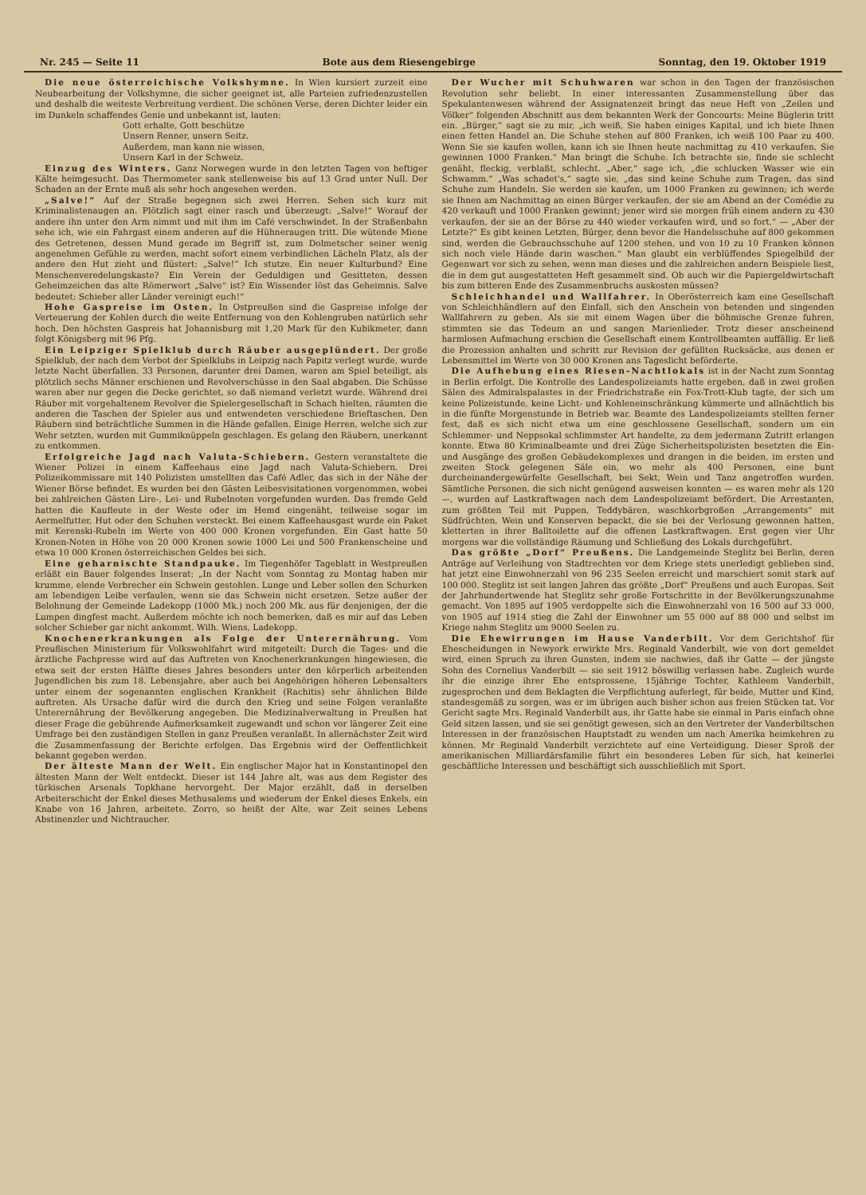Nr. 245 — Seite 11 Bote aus dem Riesengebirge Sonntag, den 19. Oktober 1919
Die neue österreichische Volkshymne. In Wien kursiert zurzeit eine Neubearbeitung der Volkshymne, die sicher geeignet ist, alle Parteien zufriedenzustellen und deshalb die weiteste Verbreitung verdient. Die schönen Verse, deren Dichter leider ein im Dunkeln schaffendes Genie und unbekannt ist, lauten:
Gott erhalte, Gott beschütze
Unsern Renner, unsern Seitz.
Außerdem, man kann nie wissen,
Unsern Karl in der Schweiz.
Einzug des Winters. Ganz Norwegen wurde in den letzten Tagen von heftiger Kälte heimgesucht. Das Thermometer sank stellenweise bis auf 13 Grad unter Null. Der Schaden an der Ernte muß als sehr hoch angesehen werden.
„Salve!“ Auf der Straße begegnen sich zwei Herren. Sehen sich kurz mit Kriminalistenaugen an. Plötzlich sagt einer rasch und überzeugt: „Salve!“ Worauf der andere ihn unter den Arm nimmt und mit ihm im Café verschwindet. In der Straßenbahn sehe ich, wie ein Fahrgast einem anderen auf die Hühneraugen tritt. Die wütende Miene des Getretenen, dessen Mund gerade im Begriff ist, zum Dolmetscher seiner wenig angenehmen Gefühle zu werden, macht sofort einem verbindlichen Lächeln Platz, als der andere den Hut zieht und flüstert: „Salve!“ Ich stutze. Ein neuer Kulturbund? Eine Menschenveredelungskaste? Ein Verein der Geduldigen und Gesitteten, dessen Geheimzeichen das alte Römerwort „Salve“ ist? Ein Wissender löst das Geheimnis. Salve bedeutet: Schieber aller Länder vereinigt euch!“
Hohe Gaspreise im Osten. In Ostpreußen sind die Gaspreise infolge der Verteuerung der Kohlen durch die weite Entfernung von den Kohlengruben natürlich sehr hoch. Den höchsten Gaspreis hat Johannisburg mit 1,20 Mark für den Kubikmeter, dann folgt Königsberg mit 96 Pfg.
Ein Leipziger Spielklub durch Räuber ausgeplündert. Der große Spielklub, der nach dem Verbot der Spielklubs in Leipzig nach Papitz verlegt wurde, wurde letzte Nacht überfallen. 33 Personen, darunter drei Damen, waren am Spiel beteiligt, als plötzlich sechs Männer erschienen und Revolverschüsse in den Saal abgaben. Die Schüsse waren aber nur gegen die Decke gerichtet, so daß niemand verletzt wurde. Während drei Räuber mit vorgehaltenem Revolver die Spielergesellschaft in Schach hielten, räumten die anderen die Taschen der Spieler aus und entwendeten verschiedene Brieftaschen. Den Räubern sind beträchtliche Summen in die Hände gefallen. Einige Herren, welche sich zur Wehr setzten, wurden mit Gummiknüppeln geschlagen. Es gelang den Räubern, unerkannt zu entkommen.
Erfolgreiche Jagd nach Valuta-Schiebern. Gestern veranstaltete die Wiener Polizei in einem Kaffeehaus eine Jagd nach Valuta-Schiebern. Drei Polizeikommissare mit 140 Polizisten umstellten das Café Adler, das sich in der Nähe der Wiener Börse befindet. Es wurden bei den Gästen Leibesvisitationen vorgenommen, wobei bei zahlreichen Gästen Lire-, Lei- und Rubelnoten vorgefunden wurden. Das fremde Geld hatten die Kaufleute in der Weste oder im Hemd eingenäht, teilweise sogar im Aermelfutter, Hut oder den Schuhen versteckt. Bei einem Kaffeehausgast wurde ein Paket mit Kerenski-Rubeln im Werte von 400 000 Kronen vorgefunden. Ein Gast hatte 50 Kronen-Noten in Höhe von 20 000 Kronen sowie 1000 Lei und 500 Frankenscheine und etwa 10 000 Kronen österreichischen Geldes bei sich.
Eine geharnischte Standpauke. Im Tiegenhöfer Tageblatt in Westpreußen erläßt ein Bauer folgendes Inserat: „In der Nacht vom Sonntag zu Montag haben mir krumme, elende Verbrecher ein Schwein gestohlen. Lunge und Leber sollen den Schurken am lebendigen Leibe verfaulen, wenn sie das Schwein nicht ersetzen. Setze außer der Belohnung der Gemeinde Ladekopp (1000 Mk.) noch 200 Mk. aus für denjenigen, der die Lumpen dingfest macht. Außerdem möchte ich noch bemerken, daß es mir auf das Leben solcher Schieber gar nicht ankommt. Wilh. Wiens, Ladekopp.
Knochenerkrankungen als Folge der Unterernährung. Vom Preußischen Ministerium für Volkswohlfahrt wird mitgeteilt: Durch die Tages- und die ärztliche Fachpresse wird auf das Auftreten von Knochenerkrankungen hingewiesen, die etwa seit der ersten Hälfte dieses Jahres besonders unter den körperlich arbeitenden Jugendlichen bis zum 18. Lebensjahre, aber auch bei Angehörigen höheren Lebensalters unter einem der sogenannten englischen Krankheit (Rachitis) sehr ähnlichen Bilde auftreten. Als Ursache dafür wird die durch den Krieg und seine Folgen veranlaßte Unterernährung der Bevölkerung angegeben. Die Medizinalverwaltung in Preußen hat dieser Frage die gebührende Aufmerksamkeit zugewandt und schon vor längerer Zeit eine Umfrage bei den zuständigen Stellen in ganz Preußen veranlaßt. In allernächster Zeit wird die Zusammenfassung der Berichte erfolgen. Das Ergebnis wird der Oeffentlichkeit bekannt gegeben werden.
Der älteste Mann der Welt. Ein englischer Major hat in Konstantinopel den ältesten Mann der Welt entdeckt. Dieser ist 144 Jahre alt, was aus dem Register des türkischen Arsenals Topkhane hervorgeht. Der Major erzählt, daß in derselben Arbeiterschicht der Enkel dieses Methusalems und wiederum der Enkel dieses Enkels, ein Knabe von 16 Jahren, arbeitete. Zorro, so heißt der Alte, war Zeit seines Lebens Abstinenzler und Nichtraucher.
Der Wucher mit Schuhwaren war schon in den Tagen der französischen Revolution sehr beliebt. In einer interessanten Zusammenstellung über das Spekulantenwesen während der Assignatenzeit bringt das neue Heft von „Zeilen und Völker“ folgenden Abschnitt aus dem bekannten Werk der Goncourts: Meine Büglerin tritt ein. „Bürger,“ sagt sie zu mir, „ich weiß, Sie haben einiges Kapital, und ich biete Ihnen einen fetten Handel an. Die Schuhe stehen auf 800 Franken, ich weiß 100 Paar zu 400. Wenn Sie sie kaufen wollen, kann ich sie Ihnen heute nachmittag zu 410 verkaufen. Sie gewinnen 1000 Franken.“ Man bringt die Schuhe. Ich betrachte sie, finde sie schlecht genäht, fleckig, verblaßt, schlecht. „Aber,“ sage ich, „die schlucken Wasser wie ein Schwamm.“ „Was schadet's,“ sagte sie, „das sind keine Schuhe zum Tragen, das sind Schuhe zum Handeln. Sie werden sie kaufen, um 1000 Franken zu gewinnen; ich werde sie Ihnen am Nachmittag an einen Bürger verkaufen, der sie am Abend an der Comédie zu 420 verkauft und 1000 Franken gewinnt; jener wird sie morgen früh einem andern zu 430 verkaufen, der sie an der Börse zu 440 wieder verkaufen wird, und so fort.“ — „Aber der Letzte?“ Es gibt keinen Letzten, Bürger, denn bevor die Handelsschuhe auf 800 gekommen sind, werden die Gebrauchsschuhe auf 1200 stehen, und von 10 zu 10 Franken können sich noch viele Hände darin waschen.“ Man glaubt ein verblüffendes Spiegelbild der Gegenwart vor sich zu sehen, wenn man dieses und die zahlreichen andern Beispiele liest, die in dem gut ausgestatteten Heft gesammelt sind. Ob auch wir die Papiergeldwirtschaft bis zum bitteren Ende des Zusammenbruchs auskosten müssen?
Schleichhandel und Wallfahrer. In Oberösterreich kam eine Gesellschaft von Schleichhändlern auf den Einfall, sich den Anschein von betenden und singenden Wallfahrern zu geben. Als sie mit einem Wagen über die böhmische Grenze fuhren, stimmten sie das Tedeum an und sangen Marienlieder. Trotz dieser anscheinend harmlosen Aufmachung erschien die Gesellschaft einem Kontrollbeamten auffällig. Er ließ die Prozession anhalten und schritt zur Revision der gefüllten Rucksäcke, aus denen er Lebensmittel im Werte von 30 000 Kronen ans Tageslicht beförderte.
Die Aufhebung eines Riesen-Nachtlokals ist in der Nacht zum Sonntag in Berlin erfolgt. Die Kontrolle des Landespolizeiamts hatte ergeben, daß in zwei großen Sälen des Admiralspalastes in der Friedrichstraße ein Fox-Trott-Klub tagte, der sich um keine Polizeistunde, keine Licht- und Kohleneinschränkung kümmerte und allnächtlich bis in die fünfte Morgenstunde in Betrieb war. Beamte des Landespolizeiamts stellten ferner fest, daß es sich nicht etwa um eine geschlossene Gesellschaft, sondern um ein Schlemmer- und Neppsokal schlimmster Art handelte, zu dem jedermann Zutritt erlangen konnte. Etwa 80 Kriminalbeamte und drei Züge Sicherheitspolizisten besetzten die Ein- und Ausgänge des großen Gebäudekomplexes und drangen in die beiden, im ersten und zweiten Stock gelegenen Säle ein, wo mehr als 400 Personen, eine bunt durcheinandergewürfelte Gesellschaft, bei Sekt, Wein und Tanz angetroffen wurden. Sämtliche Personen, die sich nicht genügend ausweisen konnten — es waren mehr als 120 —, wurden auf Lastkraftwagen nach dem Landespolizeiamt befördert. Die Arrestanten, zum größten Teil mit Puppen, Teddybären, waschkorbgroßen „Arrangements“ mit Südfrüchten, Wein und Konserven bepackt, die sie bei der Verlosung gewonnen hatten, kletterten in ihrer Balltoilette auf die offenen Lastkraftwagen. Erst gegen vier Uhr morgens war die vollständige Räumung und Schließung des Lokals durchgeführt.
Das größte „Dorf“ Preußens. Die Landgemeinde Steglitz bei Berlin, deren Anträge auf Verleihung von Stadtrechten vor dem Kriege stets unerledigt geblieben sind, hat jetzt eine Einwohnerzahl von 96 235 Seelen erreicht und marschiert somit stark auf 100 000. Steglitz ist seit langen Jahren das größte „Dorf“ Preußens und auch Europas. Seit der Jahrhundertwende hat Steglitz sehr große Fortschritte in der Bevölkerungszunahme gemacht. Von 1895 auf 1905 verdoppelte sich die Einwohnerzahl von 16 500 auf 33 000, von 1905 auf 1914 stieg die Zahl der Einwohner um 55 000 auf 88 000 und selbst im Kriege nahm Steglitz um 9000 Seelen zu.
Die Ehewirrungen im Hause Vanderbilt. Vor dem Gerichtshof für Ehescheidungen in Newyork erwirkte Mrs. Reginald Vanderbilt, wie von dort gemeldet wird, einen Spruch zu ihren Gunsten, indem sie nachwies, daß ihr Gatte — der jüngste Sohn des Cornelius Vanderbilt — sie seit 1912 böswillig verlassen habe. Zugleich wurde ihr die einzige ihrer Ehe entsprossene, 15jährige Tochter, Kathleem Vanderbilt, zugesprochen und dem Beklagten die Verpflichtung auferlegt, für beide, Mutter und Kind, standesgemäß zu sorgen, was er im übrigen auch bisher schon aus freien Stücken tat. Vor Gericht sagte Mrs. Reginald Vanderbilt aus, ihr Gatte habe sie einmal in Paris einfach ohne Geld sitzen lassen, und sie sei genötigt gewesen, sich an den Vertreter der Vanderbiltschen Interessen in der französischen Hauptstadt zu wenden um nach Amerika heimkehren zu können. Mr Reginald Vanderbilt verzichtete auf eine Verteidigung. Dieser Sproß der amerikanischen Milliardärsfamilie führt ein besonderes Leben für sich, hat keinerlei geschäftliche Interessen und beschäftigt sich ausschließlich mit Sport.